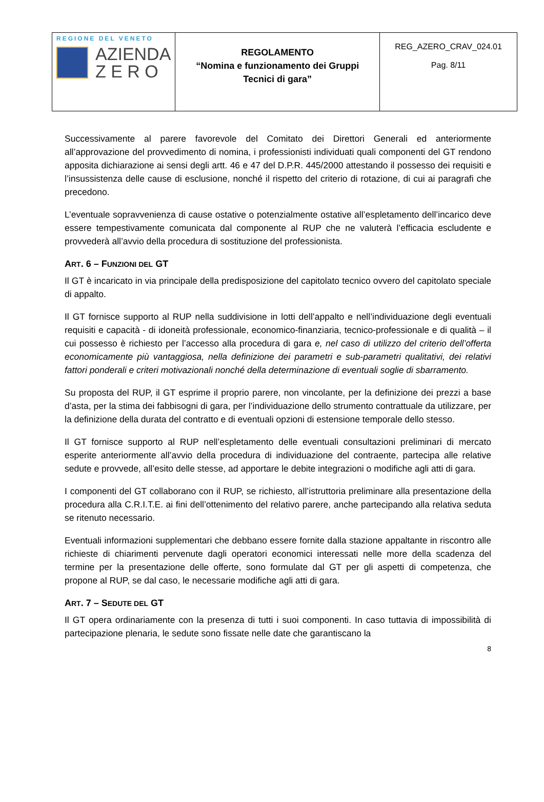| REGIONE DEL VENETO AZIENDA Z E R O | REGOLAMENTO “Nomina e funzionamento dei Gruppi Tecnici di gara” | REG_AZERO_CRAV_024.01 Pag. 8/11 |
Successivamente al parere favorevole del Comitato dei Direttori Generali ed anteriormente all’approvazione del provvedimento di nomina, i professionisti individuati quali componenti del GT rendono apposita dichiarazione ai sensi degli artt. 46 e 47 del D.P.R. 445/2000 attestando il possesso dei requisiti e l’insussistenza delle cause di esclusione, nonché il rispetto del criterio di rotazione, di cui ai paragrafi che precedono.
L’eventuale sopravvenienza di cause ostative o potenzialmente ostative all’espletamento dell’incarico deve essere tempestivamente comunicata dal componente al RUP che ne valuterà l’efficacia escludente e provvederà all’avvio della procedura di sostituzione del professionista.
ART. 6 – FUNZIONI DEL GT
Il GT è incaricato in via principale della predisposizione del capitolato tecnico ovvero del capitolato speciale di appalto.
Il GT fornisce supporto al RUP nella suddivisione in lotti dell’appalto e nell’individuazione degli eventuali requisiti e capacità - di idoneità professionale, economico-finanziaria, tecnico-professionale e di qualità – il cui possesso è richiesto per l’accesso alla procedura di gara e, nel caso di utilizzo del criterio dell’offerta economicamente più vantaggiosa, nella definizione dei parametri e sub-parametri qualitativi, dei relativi fattori ponderali e criteri motivazionali nonché della determinazione di eventuali soglie di sbarramento.
Su proposta del RUP, il GT esprime il proprio parere, non vincolante, per la definizione dei prezzi a base d’asta, per la stima dei fabbisogni di gara, per l’individuazione dello strumento contrattuale da utilizzare, per la definizione della durata del contratto e di eventuali opzioni di estensione temporale dello stesso.
Il GT fornisce supporto al RUP nell’espletamento delle eventuali consultazioni preliminari di mercato esperite anteriormente all’avvio della procedura di individuazione del contraente, partecipa alle relative sedute e provvede, all’esito delle stesse, ad apportare le debite integrazioni o modifiche agli atti di gara.
I componenti del GT collaborano con il RUP, se richiesto, all’istruttoria preliminare alla presentazione della procedura alla C.R.I.T.E. ai fini dell’ottenimento del relativo parere, anche partecipando alla relativa seduta se ritenuto necessario.
Eventuali informazioni supplementari che debbano essere fornite dalla stazione appaltante in riscontro alle richieste di chiarimenti pervenute dagli operatori economici interessati nelle more della scadenza del termine per la presentazione delle offerte, sono formulate dal GT per gli aspetti di competenza, che propone al RUP, se dal caso, le necessarie modifiche agli atti di gara.
ART. 7 – SEDUTE DEL GT
Il GT opera ordinariamente con la presenza di tutti i suoi componenti. In caso tuttavia di impossibilità di partecipazione plenaria, le sedute sono fissate nelle date che garantiscano la
8